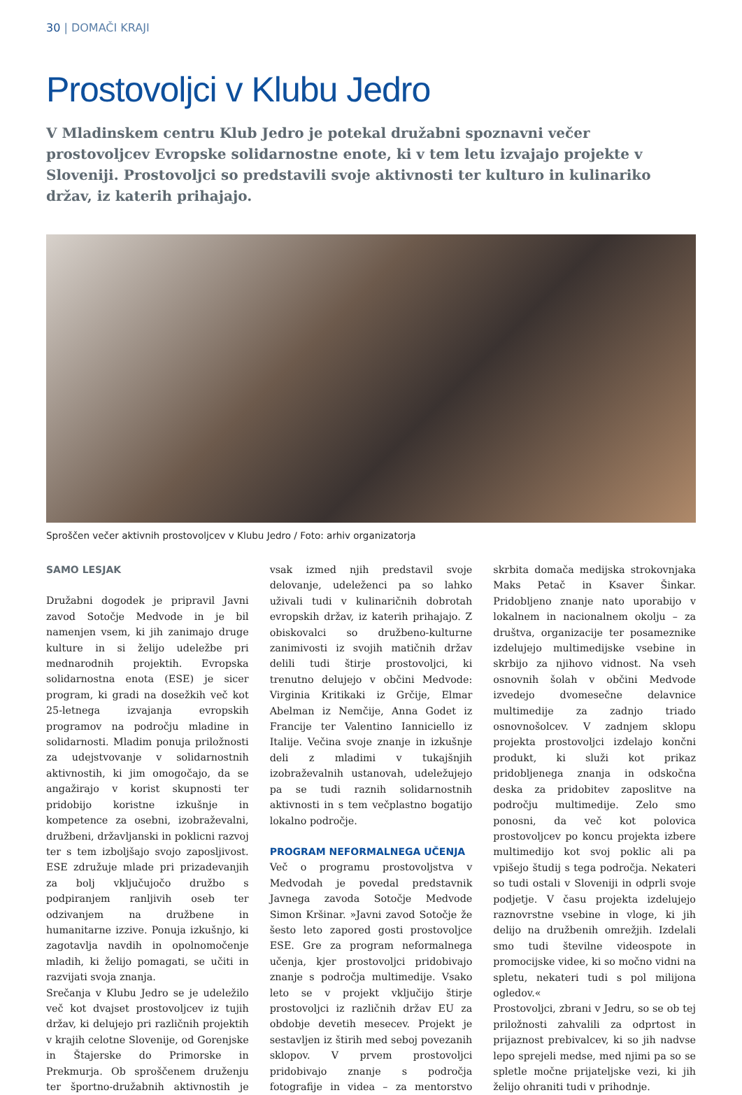30 | DOMAČI KRAJI
Prostovoljci v Klubu Jedro
V Mladinskem centru Klub Jedro je potekal družabni spoznavni večer prostovoljcev Evropske solidarnostne enote, ki v tem letu izvajajo projekte v Sloveniji. Prostovoljci so predstavili svoje aktivnosti ter kulturo in kulinariko držav, iz katerih prihajajo.
Sproščen večer aktivnih prostovoljcev v Klubu Jedro / Foto: arhiv organizatorja
SAMO LESJAK
Družabni dogodek je pripravil Javni zavod Sotočje Medvode in je bil namenjen vsem, ki jih zanimajo druge kulture in si želijo udeležbe pri mednarodnih projektih. Evropska solidarnostna enota (ESE) je sicer program, ki gradi na dosežkih več kot 25-letnega izvajanja evropskih programov na področju mladine in solidarnosti. Mladim ponuja priložnosti za udejstvovanje v solidarnostnih aktivnostih, ki jim omogočajo, da se angažirajo v korist skupnosti ter pridobijo koristne izkušnje in kompetence za osebni, izobraževalni, družbeni, državljanski in poklicni razvoj ter s tem izboljšajo svojo zaposljivost. ESE združuje mlade pri prizadevanjih za bolj vključujočo družbo s podpiranjem ranljivih oseb ter odzivanjem na družbene in humanitarne izzive. Ponuja izkušnjo, ki zagotavlja navdih in opolnomočenje mladih, ki želijo pomagati, se učiti in razvijati svoja znanja.
Srečanja v Klubu Jedro se je udeležilo več kot dvajset prostovoljcev iz tujih držav, ki delujejo pri različnih projektih v krajih celotne Slovenije, od Gorenjske in Štajerske do Primorske in Prekmurja. Ob sproščenem druženju ter športno-družabnih aktivnostih je vsak izmed njih predstavil svoje delovanje, udeleženci pa so lahko uživali tudi v kulinaričnih dobrotah evropskih držav, iz katerih prihajajo. Z obiskovalci so družbeno-kulturne zanimivosti iz svojih matičnih držav delili tudi štirje prostovoljci, ki trenutno delujejo v občini Medvode: Virginia Kritikaki iz Grčije, Elmar Abelman iz Nemčije, Anna Godet iz Francije ter Valentino Ianniciello iz Italije. Večina svoje znanje in izkušnje deli z mladimi v tukajšnjih izobraževalnih ustanovah, udeležujejo pa se tudi raznih solidarnostnih aktivnosti in s tem večplastno bogatijo lokalno področje.
PROGRAM NEFORMALNEGA UČENJA
Več o programu prostovoljstva v Medvodah je povedal predstavnik Javnega zavoda Sotočje Medvode Simon Kršinar. »Javni zavod Sotočje že šesto leto zapored gosti prostovoljce ESE. Gre za program neformalnega učenja, kjer prostovoljci pridobivajo znanje s področja multimedije. Vsako leto se v projekt vključijo štirje prostovoljci iz različnih držav EU za obdobje devetih mesecev. Projekt je sestavljen iz štirih med seboj povezanih sklopov. V prvem prostovoljci pridobivajo znanje s področja fotografije in videa – za mentorstvo skrbita domača medijska strokovnjaka Maks Petač in Ksaver Šinkar. Pridobljeno znanje nato uporabijo v lokalnem in nacionalnem okolju – za društva, organizacije ter posameznike izdelujejo multimedijske vsebine in skrbijo za njihovo vidnost. Na vseh osnovnih šolah v občini Medvode izvedejo dvomesečne delavnice multimedije za zadnjo triado osnovnošolcev. V zadnjem sklopu projekta prostovoljci izdelajo končni produkt, ki služi kot prikaz pridobljenega znanja in odskočna deska za pridobitev zaposlitve na področju multimedije. Zelo smo ponosni, da več kot polovica prostovoljcev po koncu projekta izbere multimedijo kot svoj poklic ali pa vpišejo študij s tega področja. Nekateri so tudi ostali v Sloveniji in odprli svoje podjetje. V času projekta izdelujejo raznovrstne vsebine in vloge, ki jih delijo na družbenih omrežjih. Izdelali smo tudi številne videospote in promocijske videe, ki so močno vidni na spletu, nekateri tudi s pol milijona ogledov.«
Prostovoljci, zbrani v Jedru, so se ob tej priložnosti zahvalili za odprtost in prijaznost prebivalcev, ki so jih nadvse lepo sprejeli medse, med njimi pa so se spletle močne prijateljske vezi, ki jih želijo ohraniti tudi v prihodnje.